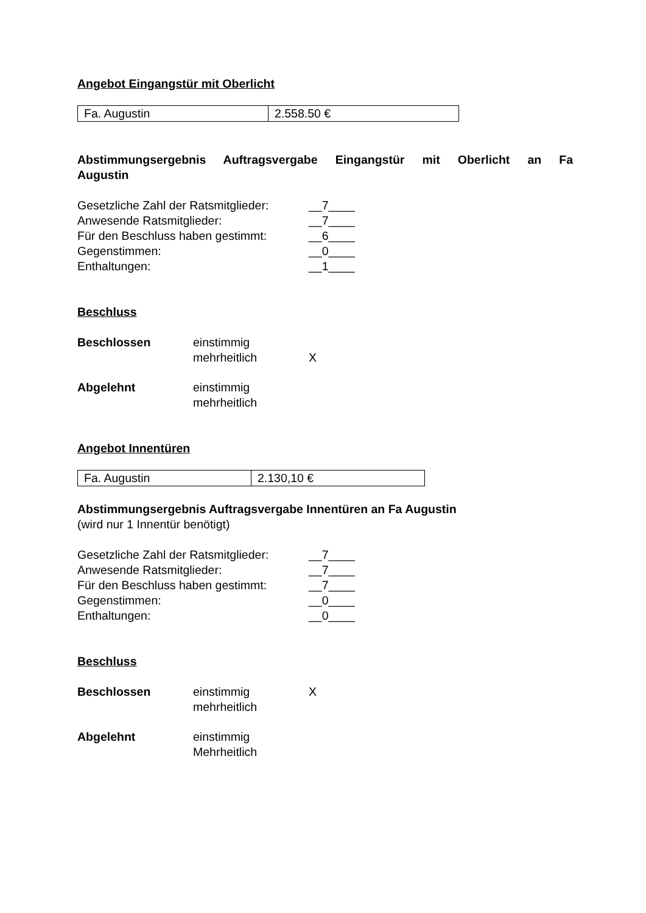Angebot Eingangstür mit Oberlicht
| Fa. Augustin | 2.558.50 € |
Abstimmungsergebnis Auftragsvergabe Eingangstür mit Oberlicht an Fa
Augustin
| Gesetzliche Zahl der Ratsmitglieder: | __7____ |
| Anwesende Ratsmitglieder: | __7____ |
| Für den Beschluss haben gestimmt: | __6____ |
| Gegenstimmen: | __0____ |
| Enthaltungen: | __1____ |
Beschluss
| Beschlossen | einstimmig | |
| | mehrheitlich | X |
| Abgelehnt | einstimmig | |
| | mehrheitlich | |
Angebot Innentüren
| Fa. Augustin | 2.130,10 € |
Abstimmungsergebnis Auftragsvergabe Innentüren an Fa Augustin
(wird nur 1 Innentür benötigt)
| Gesetzliche Zahl der Ratsmitglieder: | __7____ |
| Anwesende Ratsmitglieder: | __7____ |
| Für den Beschluss haben gestimmt: | __7____ |
| Gegenstimmen: | __0____ |
| Enthaltungen: | __0____ |
Beschluss
| Beschlossen | einstimmig | X |
| | mehrheitlich | |
| Abgelehnt | einstimmig | |
| | Mehrheitlich | |